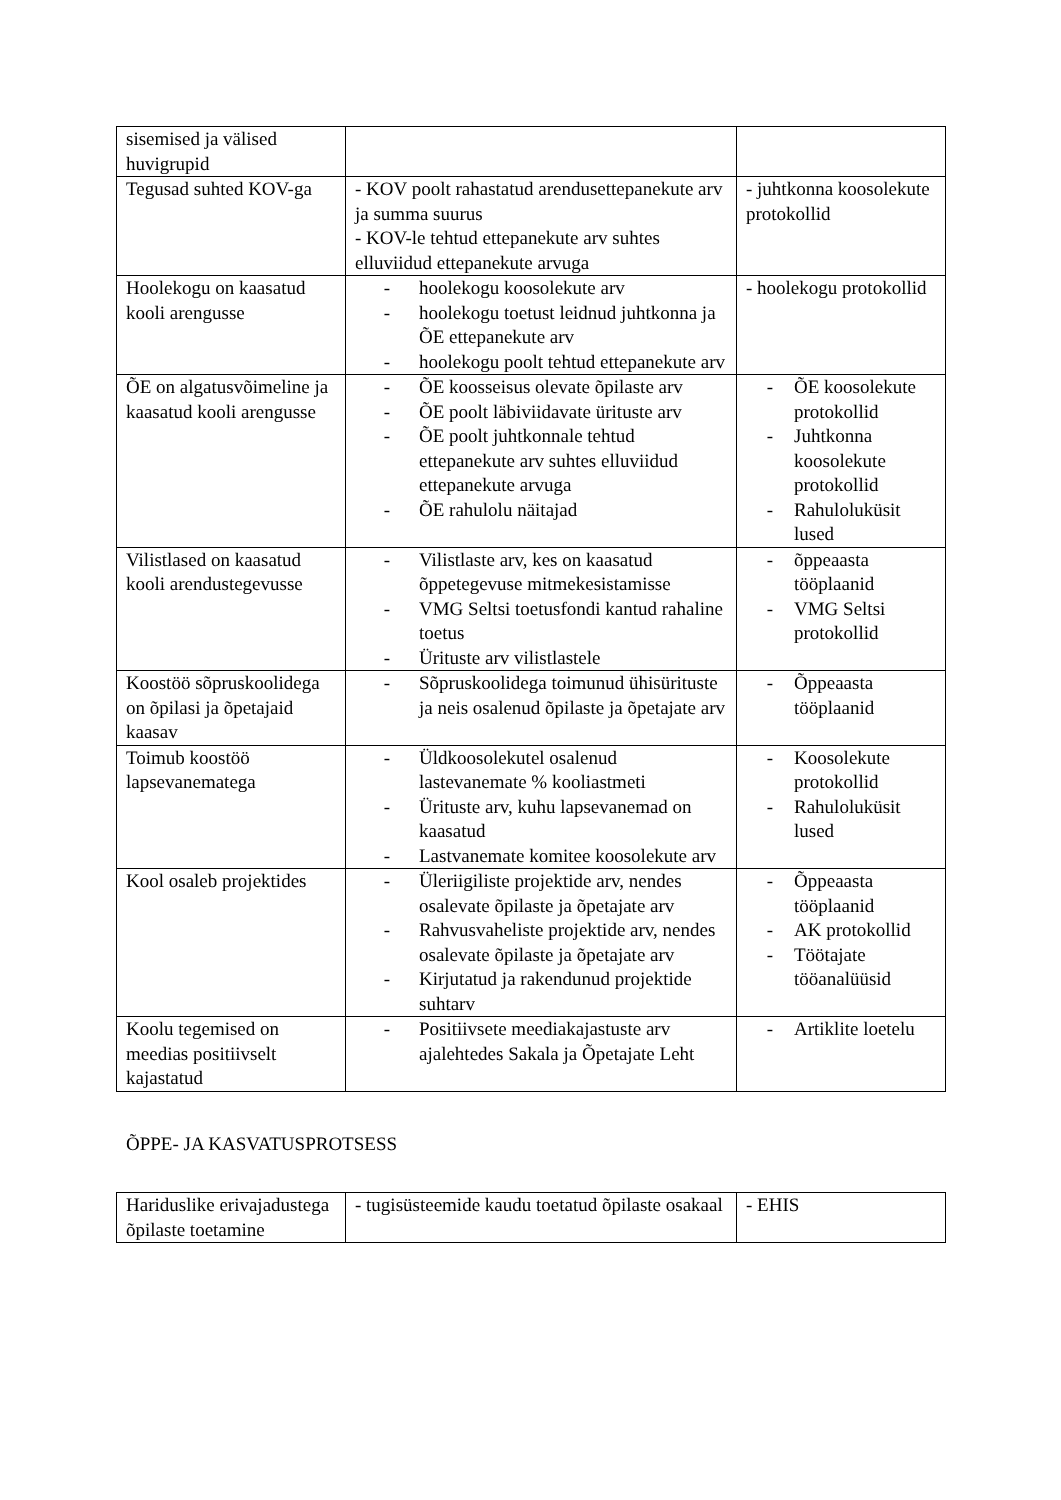| sisemised ja välised huvigrupid | | |
| Tegusad suhted KOV-ga | - KOV poolt rahastatud arendusettepanekute arv ja summa suurus - KOV-le tehtud ettepanekute arv suhtes elluviidud ettepanekute arvuga | - juhtkonna koosolekute protokollid |
| Hoolekogu on kaasatud kooli arengusse | - hoolekogu koosolekute arv - hoolekogu toetust leidnud juhtkonna ja ÕE ettepanekute arv - hoolekogu poolt tehtud ettepanekute arv | - hoolekogu protokollid |
| ÕE on algatusvõimeline ja kaasatud kooli arengusse | - ÕE koosseisus olevate õpilaste arv - ÕE poolt läbiviidavate ürituste arv - ÕE poolt juhtkonnale tehtud ettepanekute arv suhtes elluviidud ettepanekute arvuga - ÕE rahulolu näitajad | - ÕE koosolekute protokollid - Juhtkonna koosolekute protokollid - Rahuloluküsit lused |
| Vilistlased on kaasatud kooli arendustegevusse | - Vilistlaste arv, kes on kaasatud õppetegevuse mitmekesistamisse - VMG Seltsi toetusfondi kantud rahaline toetus - Ürituste arv vilistlastele | - õppeaasta tööplaanid - VMG Seltsi protokollid |
| Koostöö sõpruskoolidega on õpilasi ja õpetajaid kaasav | - Sõpruskoolidega toimunud ühisürituste ja neis osalenud õpilaste ja õpetajate arv | - Õppeaasta tööplaanid |
| Toimub koostöö lapsevanematega | - Üldkoosolekutel osalenud lastevanemate % kooliastmeti - Ürituste arv, kuhu lapsevanemad on kaasatud - Lastvanemate komitee koosolekute arv | - Koosolekute protokollid - Rahuloluküsit lused |
| Kool osaleb projektides | - Üleriigiliste projektide arv, nendes osalevate õpilaste ja õpetajate arv - Rahvusvaheliste projektide arv, nendes osalevate õpilaste ja õpetajate arv - Kirjutatud ja rakendunud projektide suhtarv | - Õppeaasta tööplaanid - AK protokollid - Töötajate tööanalüüsid |
| Koolu tegemised on meedias positiivselt kajastatud | - Positiivsete meediakajastuste arv ajalehtedes Sakala ja Õpetajate Leht | - Artiklite loetelu |
ÕPPE- JA KASVATUSPROTSESS
| Hariduslike erivajadustega õpilaste toetamine | - tugisüsteemide kaudu toetatud õpilaste osakaal | - EHIS |